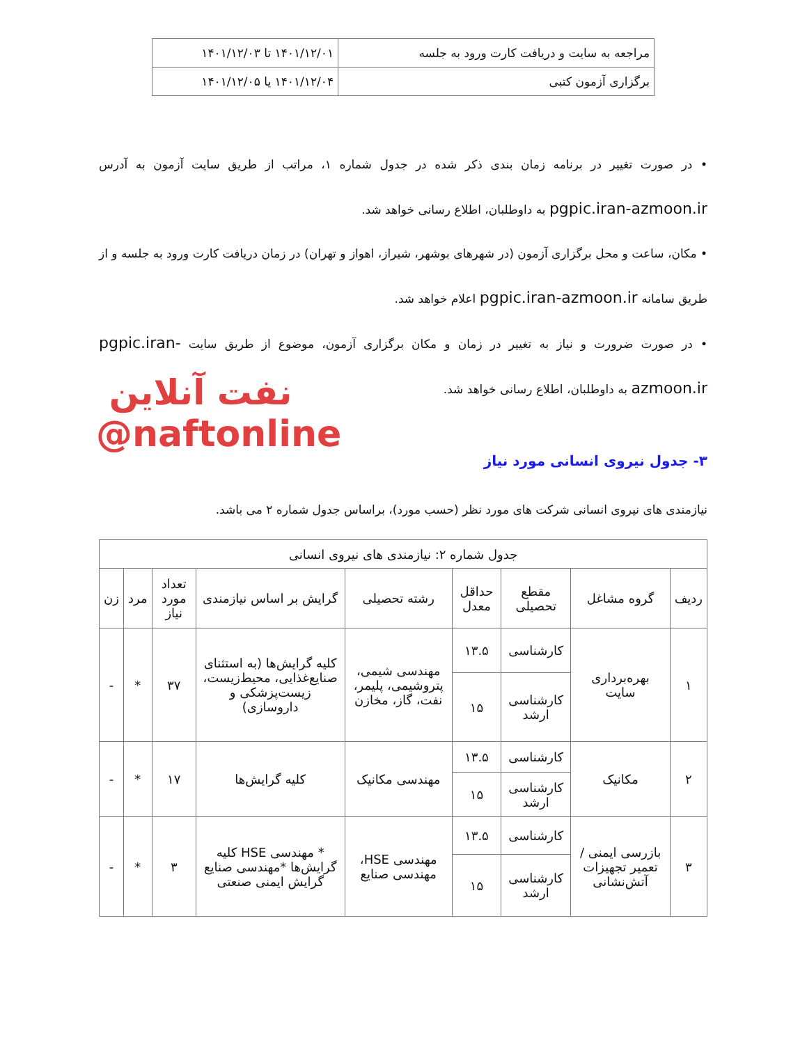| مراجعه به سایت و دریافت کارت ورود به جلسه | ۱۴۰۱/۱۲/۰۱ تا ۱۴۰۱/۱۲/۰۳ |
| برگزاری آزمون کتبی | ۱۴۰۱/۱۲/۰۴ یا ۱۴۰۱/۱۲/۰۵ |
• در صورت تغییر در برنامه زمان بندی ذکر شده در جدول شماره ۱، مراتب از طریق سایت آزمون به آدرس pgpic.iran-azmoon.ir به داوطلبان، اطلاع رسانی خواهد شد.
• مکان، ساعت و محل برگزاری آزمون (در شهرهای بوشهر، شیراز، اهواز و تهران) در زمان دریافت کارت ورود به جلسه و از طریق سامانه pgpic.iran-azmoon.ir اعلام خواهد شد.
• در صورت ضرورت و نیاز به تغییر در زمان و مکان برگزاری آزمون، موضوع از طریق سایت pgpic.iran-azmoon.ir به داوطلبان، اطلاع رسانی خواهد شد.
نفت آنلاین
@naftonline
۳- جدول نیروی انسانی مورد نیاز
نیازمندی های نیروی انسانی شرکت های مورد نظر (حسب مورد)، براساس جدول شماره ۲ می باشد.
| جدول شماره ۲: نیازمندی های نیروی انسانی | | | | | | | | |
| --- | --- | --- | --- | --- | --- | --- | --- | --- |
| ردیف | گروه مشاغل | مقطع تحصیلی | حداقل معدل | رشته تحصیلی | گرایش بر اساس نیازمندی | تعداد مورد نیاز | مرد | زن |
| ۱ | بهره‌برداری سایت | کارشناسی | ۱۳.۵ | مهندسی شیمی، پتروشیمی، پلیمر، نفت، گاز، مخازن | کلیه گرایش‌ها (به استثنای صنایع‌غذایی، محیط‌زیست، زیست‌پزشکی و داروسازی) | ۳۷ | * | - |
| | | کارشناسی ارشد | ۱۵ | | | | | |
| ۲ | مکانیک | کارشناسی | ۱۳.۵ | مهندسی مکانیک | کلیه گرایش‌ها | ۱۷ | * | - |
| | | کارشناسی ارشد | ۱۵ | | | | | |
| ۳ | بازرسی ایمنی / تعمیر تجهیزات آتش‌نشانی | کارشناسی | ۱۳.۵ | مهندسی HSE، مهندسی صنایع | * مهندسی HSE کلیه گرایش‌ها *مهندسی صنایع گرایش ایمنی صنعتی | ۳ | * | - |
| | | کارشناسی ارشد | ۱۵ | | | | | |